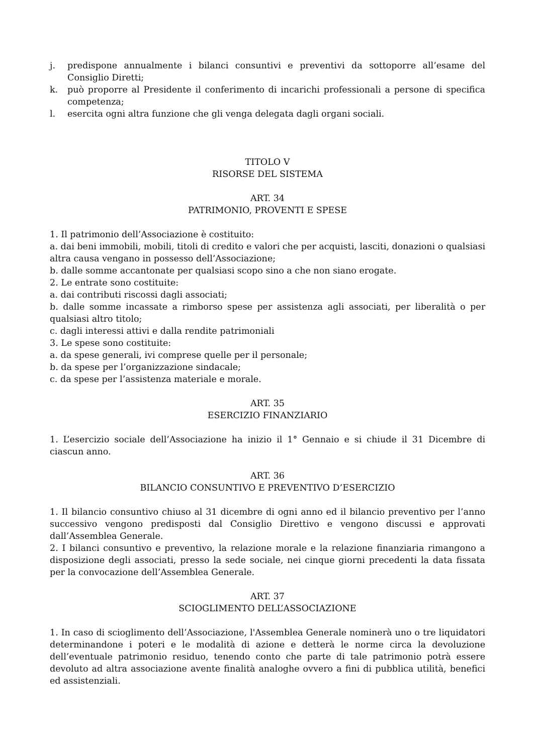j. predispone annualmente i bilanci consuntivi e preventivi da sottoporre all’esame del Consiglio Diretti;
k. può proporre al Presidente il conferimento di incarichi professionali a persone di specifica competenza;
l. esercita ogni altra funzione che gli venga delegata dagli organi sociali.
TITOLO V
RISORSE DEL SISTEMA
ART. 34
PATRIMONIO, PROVENTI E SPESE
1. Il patrimonio dell’Associazione è costituito:
a. dai beni immobili, mobili, titoli di credito e valori che per acquisti, lasciti, donazioni o qualsiasi altra causa vengano in possesso dell’Associazione;
b. dalle somme accantonate per qualsiasi scopo sino a che non siano erogate.
2. Le entrate sono costituite:
a. dai contributi riscossi dagli associati;
b. dalle somme incassate a rimborso spese per assistenza agli associati, per liberalità o per qualsiasi altro titolo;
c. dagli interessi attivi e dalla rendite patrimoniali
3. Le spese sono costituite:
a. da spese generali, ivi comprese quelle per il personale;
b. da spese per l’organizzazione sindacale;
c. da spese per l’assistenza materiale e morale.
ART. 35
ESERCIZIO FINANZIARIO
1. L’esercizio sociale dell’Associazione ha inizio il 1° Gennaio e si chiude il 31 Dicembre di ciascun anno.
ART. 36
BILANCIO CONSUNTIVO E PREVENTIVO D’ESERCIZIO
1. Il bilancio consuntivo chiuso al 31 dicembre di ogni anno ed il bilancio preventivo per l’anno successivo vengono predisposti dal Consiglio Direttivo e vengono discussi e approvati dall’Assemblea Generale.
2. I bilanci consuntivo e preventivo, la relazione morale e la relazione finanziaria rimangono a disposizione degli associati, presso la sede sociale, nei cinque giorni precedenti la data fissata per la convocazione dell’Assemblea Generale.
ART. 37
SCIOGLIMENTO DELL’ASSOCIAZIONE
1. In caso di scioglimento dell’Associazione, l'Assemblea Generale nominerà uno o tre liquidatori determinandone i poteri e le modalità di azione e detterà le norme circa la devoluzione dell’eventuale patrimonio residuo, tenendo conto che parte di tale patrimonio potrà essere devoluto ad altra associazione avente finalità analoghe ovvero a fini di pubblica utilità, benefici ed assistenziali.